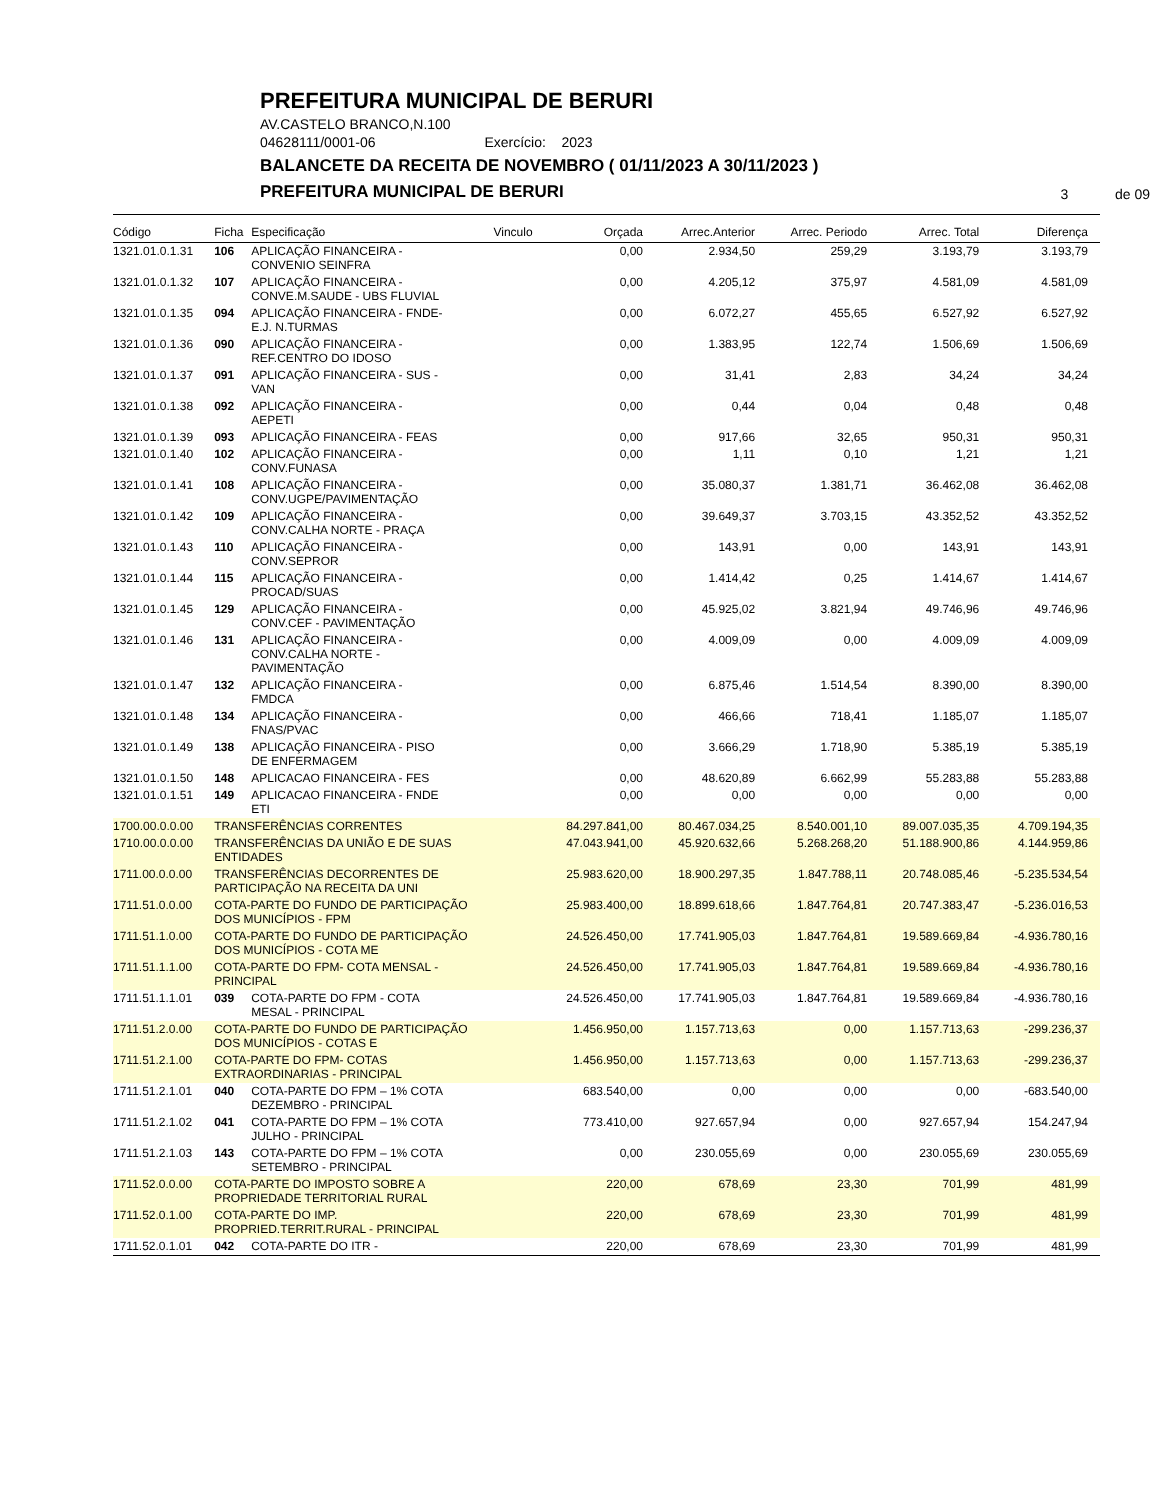PREFEITURA MUNICIPAL DE BERURI
AV.CASTELO BRANCO,N.100
04628111/0001-06 Exercício: 2023
BALANCETE DA RECEITA DE NOVEMBRO ( 01/11/2023 A 30/11/2023 )
PREFEITURA MUNICIPAL DE BERURI
3 de 09
| Código | Ficha | Especificação | Vinculo | Orçada | Arrec.Anterior | Arrec. Periodo | Arrec. Total | Diferença |
| --- | --- | --- | --- | --- | --- | --- | --- | --- |
| 1321.01.0.1.31 | 106 | APLICAÇÃO FINANCEIRA - CONVENIO SEINFRA | | 0,00 | 2.934,50 | 259,29 | 3.193,79 | 3.193,79 |
| 1321.01.0.1.32 | 107 | APLICAÇÃO FINANCEIRA - CONVE.M.SAUDE - UBS FLUVIAL | | 0,00 | 4.205,12 | 375,97 | 4.581,09 | 4.581,09 |
| 1321.01.0.1.35 | 094 | APLICAÇÃO FINANCEIRA - FNDE- E.J. N.TURMAS | | 0,00 | 6.072,27 | 455,65 | 6.527,92 | 6.527,92 |
| 1321.01.0.1.36 | 090 | APLICAÇÃO FINANCEIRA - REF.CENTRO DO IDOSO | | 0,00 | 1.383,95 | 122,74 | 1.506,69 | 1.506,69 |
| 1321.01.0.1.37 | 091 | APLICAÇÃO FINANCEIRA - SUS - VAN | | 0,00 | 31,41 | 2,83 | 34,24 | 34,24 |
| 1321.01.0.1.38 | 092 | APLICAÇÃO FINANCEIRA - AEPETI | | 0,00 | 0,44 | 0,04 | 0,48 | 0,48 |
| 1321.01.0.1.39 | 093 | APLICAÇÃO FINANCEIRA - FEAS | | 0,00 | 917,66 | 32,65 | 950,31 | 950,31 |
| 1321.01.0.1.40 | 102 | APLICAÇÃO FINANCEIRA - CONV.FUNASA | | 0,00 | 1,11 | 0,10 | 1,21 | 1,21 |
| 1321.01.0.1.41 | 108 | APLICAÇÃO FINANCEIRA - CONV.UGPE/PAVIMENTAÇÃO | | 0,00 | 35.080,37 | 1.381,71 | 36.462,08 | 36.462,08 |
| 1321.01.0.1.42 | 109 | APLICAÇÃO FINANCEIRA - CONV.CALHA NORTE - PRAÇA | | 0,00 | 39.649,37 | 3.703,15 | 43.352,52 | 43.352,52 |
| 1321.01.0.1.43 | 110 | APLICAÇÃO FINANCEIRA - CONV.SEPROR | | 0,00 | 143,91 | 0,00 | 143,91 | 143,91 |
| 1321.01.0.1.44 | 115 | APLICAÇÃO FINANCEIRA - PROCAD/SUAS | | 0,00 | 1.414,42 | 0,25 | 1.414,67 | 1.414,67 |
| 1321.01.0.1.45 | 129 | APLICAÇÃO FINANCEIRA - CONV.CEF - PAVIMENTAÇÃO | | 0,00 | 45.925,02 | 3.821,94 | 49.746,96 | 49.746,96 |
| 1321.01.0.1.46 | 131 | APLICAÇÃO FINANCEIRA - CONV.CALHA NORTE - PAVIMENTAÇÃO | | 0,00 | 4.009,09 | 0,00 | 4.009,09 | 4.009,09 |
| 1321.01.0.1.47 | 132 | APLICAÇÃO FINANCEIRA - FMDCA | | 0,00 | 6.875,46 | 1.514,54 | 8.390,00 | 8.390,00 |
| 1321.01.0.1.48 | 134 | APLICAÇÃO FINANCEIRA - FNAS/PVAC | | 0,00 | 466,66 | 718,41 | 1.185,07 | 1.185,07 |
| 1321.01.0.1.49 | 138 | APLICAÇÃO FINANCEIRA - PISO DE ENFERMAGEM | | 0,00 | 3.666,29 | 1.718,90 | 5.385,19 | 5.385,19 |
| 1321.01.0.1.50 | 148 | APLICACAO FINANCEIRA - FES | | 0,00 | 48.620,89 | 6.662,99 | 55.283,88 | 55.283,88 |
| 1321.01.0.1.51 | 149 | APLICACAO FINANCEIRA - FNDE ETI | | 0,00 | 0,00 | 0,00 | 0,00 | 0,00 |
| 1700.00.0.0.00 | TRANSFERÊNCIAS CORRENTES | | | 84.297.841,00 | 80.467.034,25 | 8.540.001,10 | 89.007.035,35 | 4.709.194,35 |
| 1710.00.0.0.00 | TRANSFERÊNCIAS DA UNIÃO E DE SUAS ENTIDADES | | | 47.043.941,00 | 45.920.632,66 | 5.268.268,20 | 51.188.900,86 | 4.144.959,86 |
| 1711.00.0.0.00 | TRANSFERÊNCIAS DECORRENTES DE PARTICIPAÇÃO NA RECEITA DA UNI | | | 25.983.620,00 | 18.900.297,35 | 1.847.788,11 | 20.748.085,46 | -5.235.534,54 |
| 1711.51.0.0.00 | COTA-PARTE DO FUNDO DE PARTICIPAÇÃO DOS MUNICÍPIOS - FPM | | | 25.983.400,00 | 18.899.618,66 | 1.847.764,81 | 20.747.383,47 | -5.236.016,53 |
| 1711.51.1.0.00 | COTA-PARTE DO FUNDO DE PARTICIPAÇÃO DOS MUNICÍPIOS - COTA ME | | | 24.526.450,00 | 17.741.905,03 | 1.847.764,81 | 19.589.669,84 | -4.936.780,16 |
| 1711.51.1.1.00 | COTA-PARTE DO FPM- COTA MENSAL - PRINCIPAL | | | 24.526.450,00 | 17.741.905,03 | 1.847.764,81 | 19.589.669,84 | -4.936.780,16 |
| 1711.51.1.1.01 | 039 | COTA-PARTE DO FPM - COTA MESAL - PRINCIPAL | | 24.526.450,00 | 17.741.905,03 | 1.847.764,81 | 19.589.669,84 | -4.936.780,16 |
| 1711.51.2.0.00 | COTA-PARTE DO FUNDO DE PARTICIPAÇÃO DOS MUNICÍPIOS - COTAS E | | | 1.456.950,00 | 1.157.713,63 | 0,00 | 1.157.713,63 | -299.236,37 |
| 1711.51.2.1.00 | COTA-PARTE DO FPM- COTAS EXTRAORDINARIAS - PRINCIPAL | | | 1.456.950,00 | 1.157.713,63 | 0,00 | 1.157.713,63 | -299.236,37 |
| 1711.51.2.1.01 | 040 | COTA-PARTE DO FPM – 1% COTA DEZEMBRO - PRINCIPAL | | 683.540,00 | 0,00 | 0,00 | 0,00 | -683.540,00 |
| 1711.51.2.1.02 | 041 | COTA-PARTE DO FPM – 1% COTA JULHO - PRINCIPAL | | 773.410,00 | 927.657,94 | 0,00 | 927.657,94 | 154.247,94 |
| 1711.51.2.1.03 | 143 | COTA-PARTE DO FPM – 1% COTA SETEMBRO - PRINCIPAL | | 0,00 | 230.055,69 | 0,00 | 230.055,69 | 230.055,69 |
| 1711.52.0.0.00 | COTA-PARTE DO IMPOSTO SOBRE A PROPRIEDADE TERRITORIAL RURAL | | | 220,00 | 678,69 | 23,30 | 701,99 | 481,99 |
| 1711.52.0.1.00 | COTA-PARTE DO IMP. PROPRIED.TERRIT.RURAL - PRINCIPAL | | | 220,00 | 678,69 | 23,30 | 701,99 | 481,99 |
| 1711.52.0.1.01 | 042 | COTA-PARTE DO ITR - | | 220,00 | 678,69 | 23,30 | 701,99 | 481,99 |